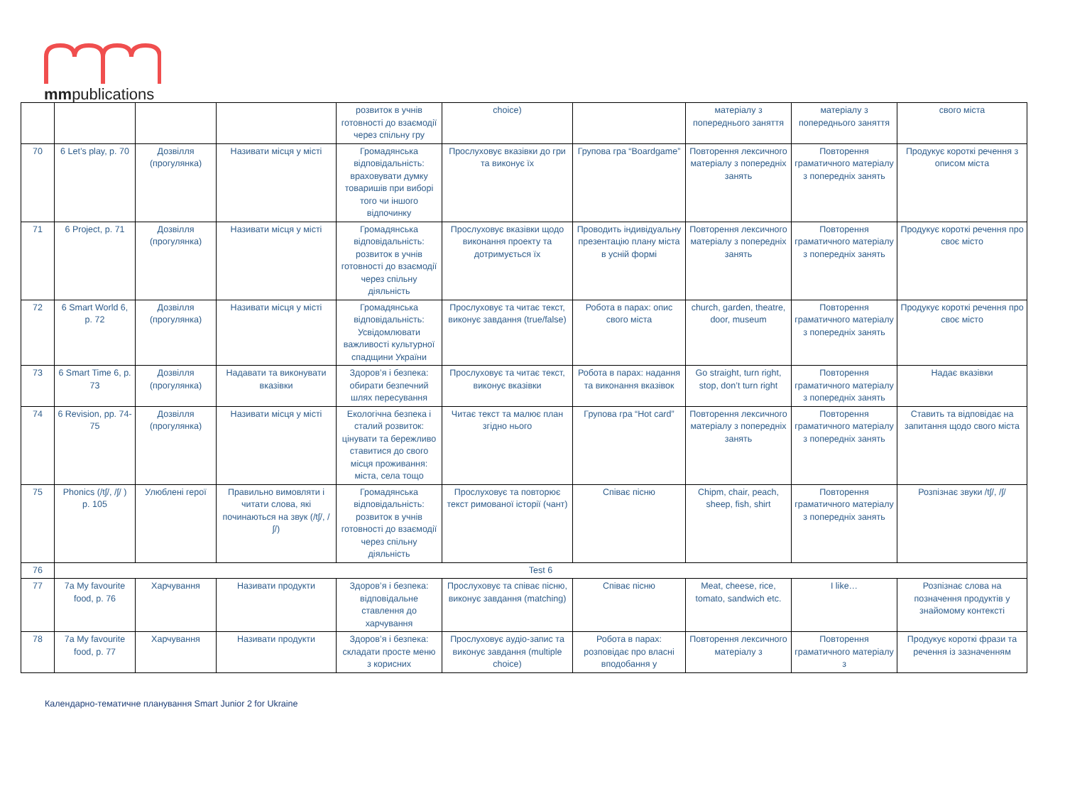mmpublications
| | | | | розвиток в учнів готовності до взаємодії через спільну гру | choice) | | матеріалу з попереднього заняття | матеріалу з попереднього заняття | свого міста |
| 70 | 6 Let’s play, p. 70 | Дозвілля (прогулянка) | Називати місця у місті | Громадянська відповідальність: враховувати думку товаришів при виборі того чи іншого відпочинку | Прослуховує вказівки до гри та виконує їх | Групова гра “Boardgame” | Повторення лексичного матеріалу з попередніх занять | Повторення граматичного матеріалу з попередніх занять | Продукує короткі речення з описом міста |
| 71 | 6 Project, p. 71 | Дозвілля (прогулянка) | Називати місця у місті | Громадянська відповідальність: розвиток в учнів готовності до взаємодії через спільну діяльність | Прослуховує вказівки щодо виконання проекту та дотримується їх | Проводить індивідуальну презентацію плану міста в усній формі | Повторення лексичного матеріалу з попередніх занять | Повторення граматичного матеріалу з попередніх занять | Продукує короткі речення про своє місто |
| 72 | 6 Smart World 6, p. 72 | Дозвілля (прогулянка) | Називати місця у місті | Громадянська відповідальність: Усвідомлювати важливості культурної спадщини України | Прослуховує та читає текст, виконує завдання (true/false) | Робота в парах: опис свого міста | church, garden, theatre, door, museum | Повторення граматичного матеріалу з попередніх занять | Продукує короткі речення про своє місто |
| 73 | 6 Smart Time 6, p. 73 | Дозвілля (прогулянка) | Надавати та виконувати вказівки | Здоров’я і безпека: обирати безпечний шлях пересування | Прослуховує та читає текст, виконує вказівки | Робота в парах: надання та виконання вказівок | Go straight, turn right, stop, don’t turn right | Повторення граматичного матеріалу з попередніх занять | Надає вказівки |
| 74 | 6 Revision, pp. 74-75 | Дозвілля (прогулянка) | Називати місця у місті | Екологічна безпека і сталий розвиток: цінувати та бережливо ставитися до свого місця проживання: міста, села тощо | Читає текст та малює план згідно нього | Групова гра “Hot card” | Повторення лексичного матеріалу з попередніх занять | Повторення граматичного матеріалу з попередніх занять | Ставить та відповідає на запитання щодо свого міста |
| 75 | Phonics (/tʃ/, /ʃ/ ) p. 105 | Улюблені герої | Правильно вимовляти і читати слова, які починаються на звук (/tʃ/, /ʃ/) | Громадянська відповідальність: розвиток в учнів готовності до взаємодії через спільну діяльність | Прослуховує та повторює текст римованої історії (чант) | Співає пісню | Chipm, chair, peach, sheep, fish, shirt | Повторення граматичного матеріалу з попередніх занять | Розпізнає звуки /tʃ/, /ʃ/ |
| 76 | Test 6 | | | | | | | | |
| 77 | 7a My favourite food, p. 76 | Харчування | Називати продукти | Здоров’я і безпека: відповідальне ставлення до харчування | Прослуховує та співає пісню, виконує завдання (matching) | Співає пісню | Meat, cheese, rice, tomato, sandwich etc. | I like… | Розпізнає слова на позначення продуктів у знайомому контексті |
| 78 | 7a My favourite food, p. 77 | Харчування | Називати продукти | Здоров’я і безпека: складати просте меню з корисних | Прослуховує аудіо-запис та виконує завдання (multiple choice) | Робота в парах: розповідає про власні вподобання у | Повторення лексичного матеріалу з | Повторення граматичного матеріалу з | Продукує короткі фрази та речення із зазначенням |
Календарно-тематичне планування Smart Junior 2 for Ukraine